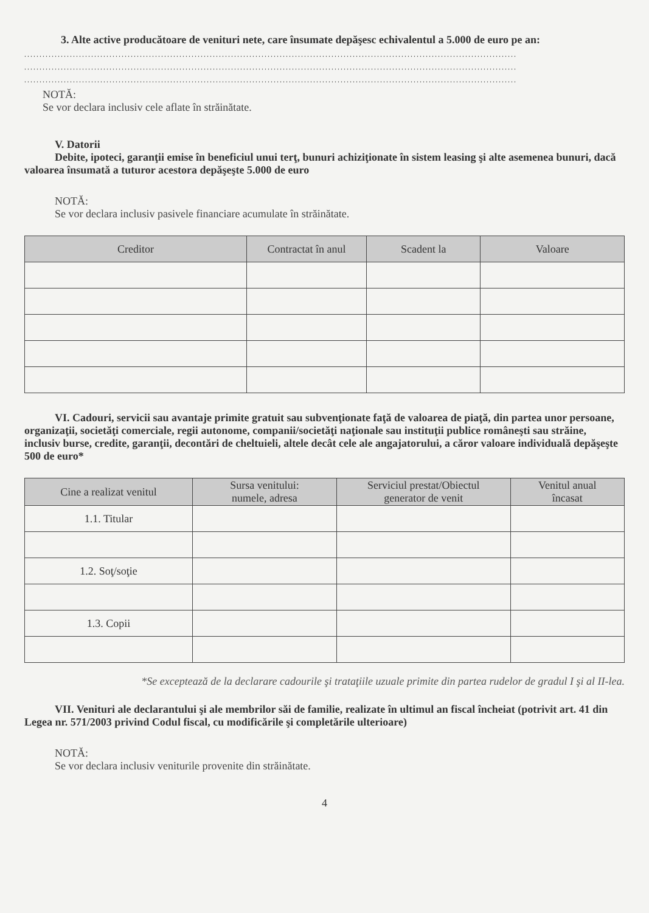3. Alte active producătoare de venituri nete, care însumate depăşesc echivalentul a 5.000 de euro pe an:
..................................................................................................................................................................
..................................................................................................................................................................
..................................................................................................................................................................
NOTĂ:
Se vor declara inclusiv cele aflate în străinătate.
V. Datorii
Debite, ipoteci, garanţii emise în beneficiul unui terţ, bunuri achiziţionate în sistem leasing şi alte asemenea bunuri, dacă valoarea însumată a tuturor acestora depăşeşte 5.000 de euro
NOTĂ:
Se vor declara inclusiv pasivele financiare acumulate în străinătate.
| Creditor | Contractat în anul | Scadent la | Valoare |
| --- | --- | --- | --- |
VI. Cadouri, servicii sau avantaje primite gratuit sau subvenţionate faţă de valoarea de piaţă, din partea unor persoane, organizaţii, societăţi comerciale, regii autonome, companii/societăţi naţionale sau instituţii publice româneşti sau străine, inclusiv burse, credite, garanţii, decontări de cheltuieli, altele decât cele ale angajatorului, a căror valoare individuală depăşeşte 500 de euro*
| Cine a realizat venitul | Sursa venitului: numele, adresa | Serviciul prestat/Obiectul generator de venit | Venitul anual încasat |
| --- | --- | --- | --- |
| 1.1. Titular | | | |
| 1.2. Soţ/soţie | | | |
| 1.3. Copii | | | |
*Se exceptează de la declarare cadourile şi trataţiile uzuale primite din partea rudelor de gradul I şi al II-lea.
VII. Venituri ale declarantului şi ale membrilor săi de familie, realizate în ultimul an fiscal încheiat (potrivit art. 41 din Legea nr. 571/2003 privind Codul fiscal, cu modificările şi completările ulterioare)
NOTĂ:
Se vor declara inclusiv veniturile provenite din străinătate.
4